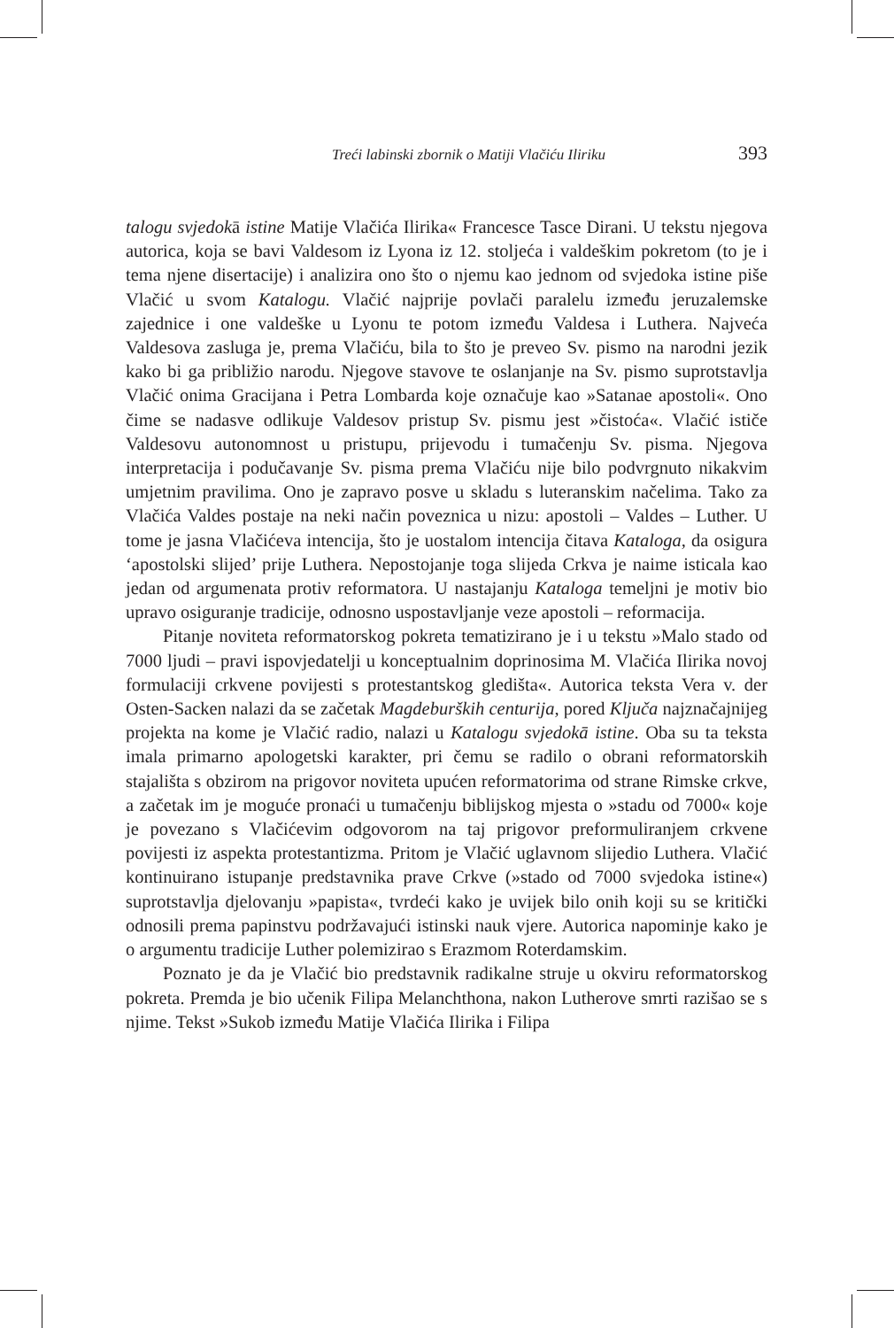Treći labinski zbornik o Matiji Vlačiću Iliriku 393
talogu svjedokā istine Matije Vlačića Ilirika« Francesce Tasce Dirani. U tekstu njegova autorica, koja se bavi Valdesom iz Lyona iz 12. stoljeća i valdeškim pokretom (to je i tema njene disertacije) i analizira ono što o njemu kao jednom od svjedoka istine piše Vlačić u svom Katalogu. Vlačić najprije povlači paralelu između jeruzalemske zajednice i one valdeške u Lyonu te potom između Valdesa i Luthera. Najveća Valdesova zasluga je, prema Vlačiću, bila to što je preveo Sv. pismo na narodni jezik kako bi ga približio narodu. Njegove stavove te oslanjanje na Sv. pismo suprotstavlja Vlačić onima Gracijana i Petra Lombarda koje označuje kao »Satanae apostoli«. Ono čime se nadasve odlikuje Valdesov pristup Sv. pismu jest »čistoća«. Vlačić ističe Valdesovu autonomnost u pristupu, prijevodu i tumačenju Sv. pisma. Njegova interpretacija i podučavanje Sv. pisma prema Vlačiću nije bilo podvrgnuto nikakvim umjetnim pravilima. Ono je zapravo posve u skladu s luteranskim načelima. Tako za Vlačića Valdes postaje na neki način poveznica u nizu: apostoli – Valdes – Luther. U tome je jasna Vlačićeva intencija, što je uostalom intencija čitava Kataloga, da osigura ‘apostolski slijed’ prije Luthera. Nepostojanje toga slijeda Crkva je naime isticala kao jedan od argumenata protiv reformatora. U nastajanju Kataloga temeljni je motiv bio upravo osiguranje tradicije, odnosno uspostavljanje veze apostoli – reformacija.
Pitanje noviteta reformatorskog pokreta tematizirano je i u tekstu »Malo stado od 7000 ljudi – pravi ispovjedatelji u konceptualnim doprinosima M. Vlačića Ilirika novoj formulaciji crkvene povijesti s protestantskog gledišta«. Autorica teksta Vera v. der Osten-Sacken nalazi da se začetak Magdeburških centurija, pored Ključa najznačajnijeg projekta na kome je Vlačić radio, nalazi u Katalogu svjedokā istine. Oba su ta teksta imala primarno apologetski karakter, pri čemu se radilo o obrani reformatorskih stajališta s obzirom na prigovor noviteta upućen reformatorima od strane Rimske crkve, a začetak im je moguće pronaći u tumačenju biblijskog mjesta o »stadu od 7000« koje je povezano s Vlačićevim odgovorom na taj prigovor preformuliranjem crkvene povijesti iz aspekta protestantizma. Pritom je Vlačić uglavnom slijedio Luthera. Vlačić kontinuirano istupanje predstavnika prave Crkve (»stado od 7000 svjedoka istine«) suprotstavlja djelovanju »papista«, tvrdeći kako je uvijek bilo onih koji su se kritički odnosili prema papinstvu podržavajući istinski nauk vjere. Autorica napominje kako je o argumentu tradicije Luther polemizirao s Erazmom Roterdamskim.
Poznato je da je Vlačić bio predstavnik radikalne struje u okviru reformatorskog pokreta. Premda je bio učenik Filipa Melanchthona, nakon Lutherove smrti razišao se s njime. Tekst »Sukob između Matije Vlačića Ilirika i Filipa